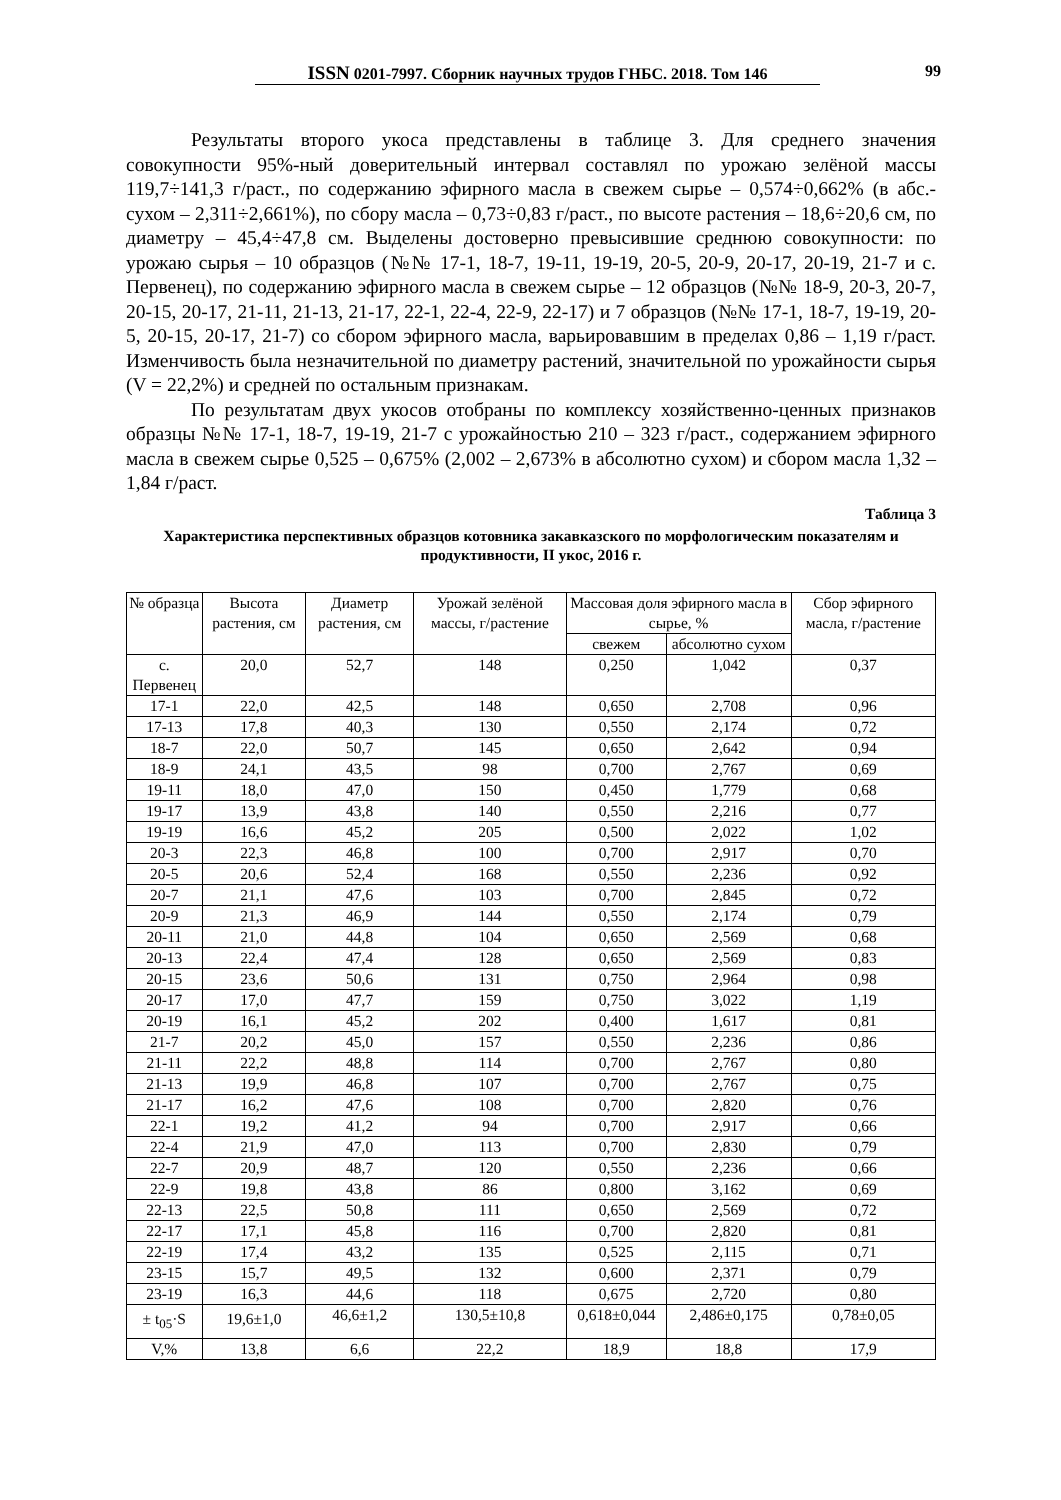ISSN 0201-7997. Сборник научных трудов ГНБС. 2018. Том 146 99
Результаты второго укоса представлены в таблице 3. Для среднего значения совокупности 95%-ный доверительный интервал составлял по урожаю зелёной массы 119,7÷141,3 г/раст., по содержанию эфирного масла в свежем сырье – 0,574÷0,662% (в абс.-сухом – 2,311÷2,661%), по сбору масла – 0,73÷0,83 г/раст., по высоте растения – 18,6÷20,6 см, по диаметру – 45,4÷47,8 см. Выделены достоверно превысившие среднюю совокупности: по урожаю сырья – 10 образцов (№№ 17-1, 18-7, 19-11, 19-19, 20-5, 20-9, 20-17, 20-19, 21-7 и с. Первенец), по содержанию эфирного масла в свежем сырье – 12 образцов (№№ 18-9, 20-3, 20-7, 20-15, 20-17, 21-11, 21-13, 21-17, 22-1, 22-4, 22-9, 22-17) и 7 образцов (№№ 17-1, 18-7, 19-19, 20-5, 20-15, 20-17, 21-7) со сбором эфирного масла, варьировавшим в пределах 0,86 – 1,19 г/раст. Изменчивость была незначительной по диаметру растений, значительной по урожайности сырья (V = 22,2%) и средней по остальным признакам.
По результатам двух укосов отобраны по комплексу хозяйственно-ценных признаков образцы №№ 17-1, 18-7, 19-19, 21-7 с урожайностью 210 – 323 г/раст., содержанием эфирного масла в свежем сырье 0,525 – 0,675% (2,002 – 2,673% в абсолютно сухом) и сбором масла 1,32 – 1,84 г/раст.
Таблица 3
Характеристика перспективных образцов котовника закавказского по морфологическим показателям и продуктивности, II укос, 2016 г.
| № образца | Высота растения, см | Диаметр растения, см | Урожай зелёной массы, г/растение | Массовая доля эфирного масла в сырье, % | | Сбор эфирного масла, г/растение |
| --- | --- | --- | --- | --- | --- | --- |
| | | | | свежем | абсолютно сухом | |
| с. Первенец | 20,0 | 52,7 | 148 | 0,250 | 1,042 | 0,37 |
| 17-1 | 22,0 | 42,5 | 148 | 0,650 | 2,708 | 0,96 |
| 17-13 | 17,8 | 40,3 | 130 | 0,550 | 2,174 | 0,72 |
| 18-7 | 22,0 | 50,7 | 145 | 0,650 | 2,642 | 0,94 |
| 18-9 | 24,1 | 43,5 | 98 | 0,700 | 2,767 | 0,69 |
| 19-11 | 18,0 | 47,0 | 150 | 0,450 | 1,779 | 0,68 |
| 19-17 | 13,9 | 43,8 | 140 | 0,550 | 2,216 | 0,77 |
| 19-19 | 16,6 | 45,2 | 205 | 0,500 | 2,022 | 1,02 |
| 20-3 | 22,3 | 46,8 | 100 | 0,700 | 2,917 | 0,70 |
| 20-5 | 20,6 | 52,4 | 168 | 0,550 | 2,236 | 0,92 |
| 20-7 | 21,1 | 47,6 | 103 | 0,700 | 2,845 | 0,72 |
| 20-9 | 21,3 | 46,9 | 144 | 0,550 | 2,174 | 0,79 |
| 20-11 | 21,0 | 44,8 | 104 | 0,650 | 2,569 | 0,68 |
| 20-13 | 22,4 | 47,4 | 128 | 0,650 | 2,569 | 0,83 |
| 20-15 | 23,6 | 50,6 | 131 | 0,750 | 2,964 | 0,98 |
| 20-17 | 17,0 | 47,7 | 159 | 0,750 | 3,022 | 1,19 |
| 20-19 | 16,1 | 45,2 | 202 | 0,400 | 1,617 | 0,81 |
| 21-7 | 20,2 | 45,0 | 157 | 0,550 | 2,236 | 0,86 |
| 21-11 | 22,2 | 48,8 | 114 | 0,700 | 2,767 | 0,80 |
| 21-13 | 19,9 | 46,8 | 107 | 0,700 | 2,767 | 0,75 |
| 21-17 | 16,2 | 47,6 | 108 | 0,700 | 2,820 | 0,76 |
| 22-1 | 19,2 | 41,2 | 94 | 0,700 | 2,917 | 0,66 |
| 22-4 | 21,9 | 47,0 | 113 | 0,700 | 2,830 | 0,79 |
| 22-7 | 20,9 | 48,7 | 120 | 0,550 | 2,236 | 0,66 |
| 22-9 | 19,8 | 43,8 | 86 | 0,800 | 3,162 | 0,69 |
| 22-13 | 22,5 | 50,8 | 111 | 0,650 | 2,569 | 0,72 |
| 22-17 | 17,1 | 45,8 | 116 | 0,700 | 2,820 | 0,81 |
| 22-19 | 17,4 | 43,2 | 135 | 0,525 | 2,115 | 0,71 |
| 23-15 | 15,7 | 49,5 | 132 | 0,600 | 2,371 | 0,79 |
| 23-19 | 16,3 | 44,6 | 118 | 0,675 | 2,720 | 0,80 |
| ± t<sub>05</sub>·S | 19,6±1,0 | 46,6±1,2 | 130,5±10,8 | 0,618±0,044 | 2,486±0,175 | 0,78±0,05 |
| V,% | 13,8 | 6,6 | 22,2 | 18,9 | 18,8 | 17,9 |